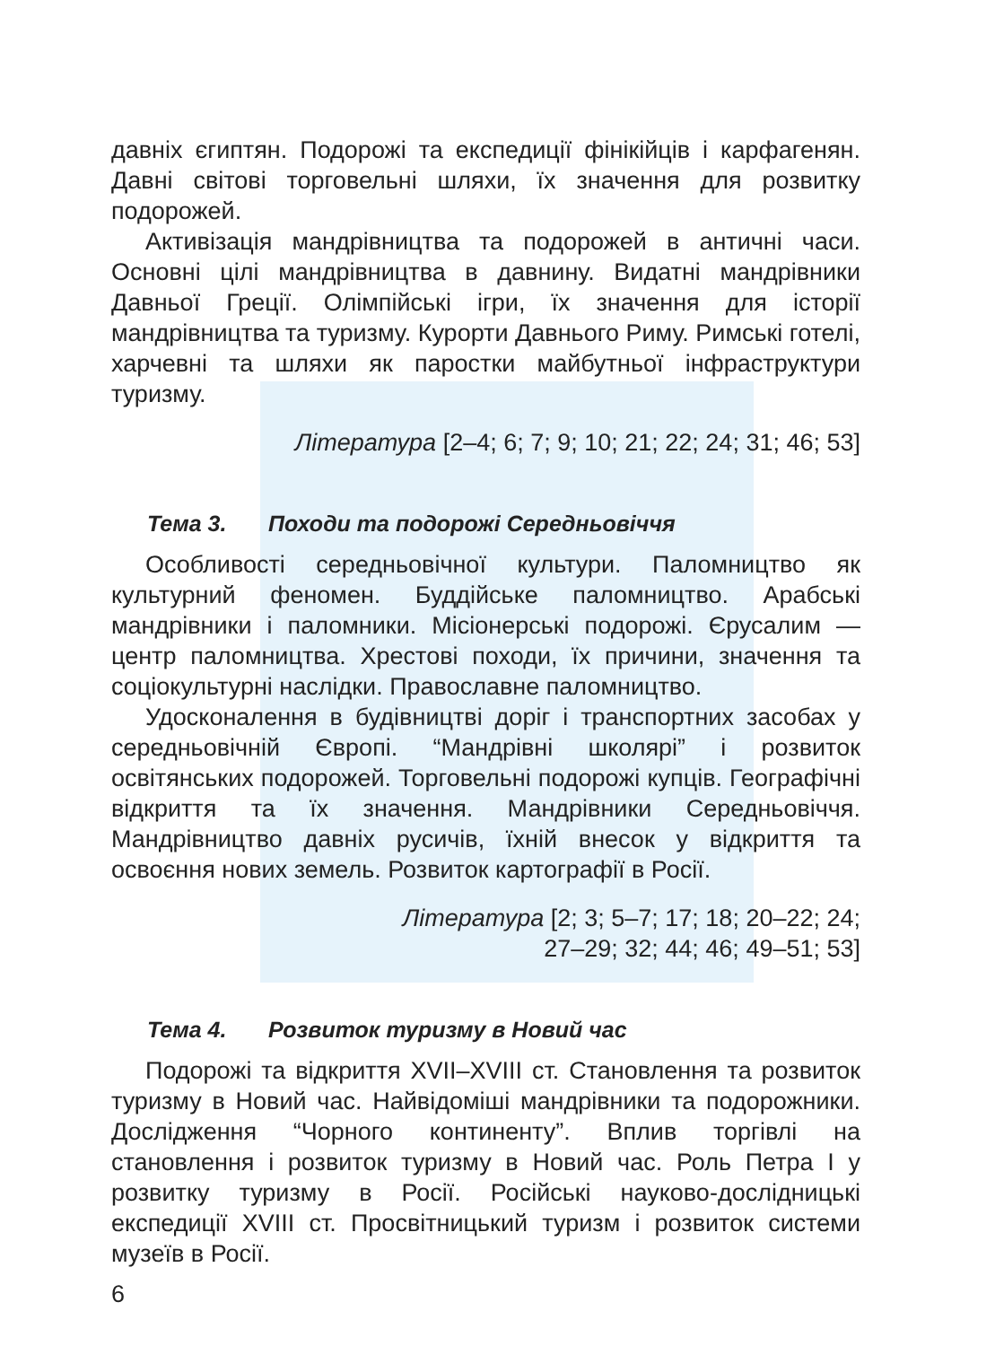давніх єгиптян. Подорожі та експедиції фінікійців і карфагенян. Давні світові торговельні шляхи, їх значення для розвитку подорожей.
Активізація мандрівництва та подорожей в античні часи. Основні цілі мандрівництва в давнину. Видатні мандрівники Давньої Греції. Олімпійські ігри, їх значення для історії мандрівництва та туризму. Курорти Давнього Риму. Римські готелі, харчевні та шляхи як паростки майбутньої інфраструктури туризму.
Література [2–4; 6; 7; 9; 10; 21; 22; 24; 31; 46; 53]
Тема 3. Походи та подорожі Середньовіччя
Особливості середньовічної культури. Паломництво як культурний феномен. Буддійське паломництво. Арабські мандрівники і паломники. Місіонерські подорожі. Єрусалим — центр паломництва. Хрестові походи, їх причини, значення та соціокультурні наслідки. Православне паломництво.
Удосконалення в будівництві доріг і транспортних засобах у середньовічній Європі. “Мандрівні школярі” і розвиток освітянських подорожей. Торговельні подорожі купців. Географічні відкриття та їх значення. Мандрівники Середньовіччя. Мандрівництво давніх русичів, їхній внесок у відкриття та освоєння нових земель. Розвиток картографії в Росії.
Література [2; 3; 5–7; 17; 18; 20–22; 24;
27–29; 32; 44; 46; 49–51; 53]
Тема 4. Розвиток туризму в Новий час
Подорожі та відкриття XVII–XVIII ст. Становлення та розвиток туризму в Новий час. Найвідоміші мандрівники та подорожники. Дослідження “Чорного континенту”. Вплив торгівлі на становлення і розвиток туризму в Новий час. Роль Петра I у розвитку туризму в Росії. Російські науково-дослідницькі експедиції XVIII ст. Просвітницький туризм і розвиток системи музеїв в Росії.
6